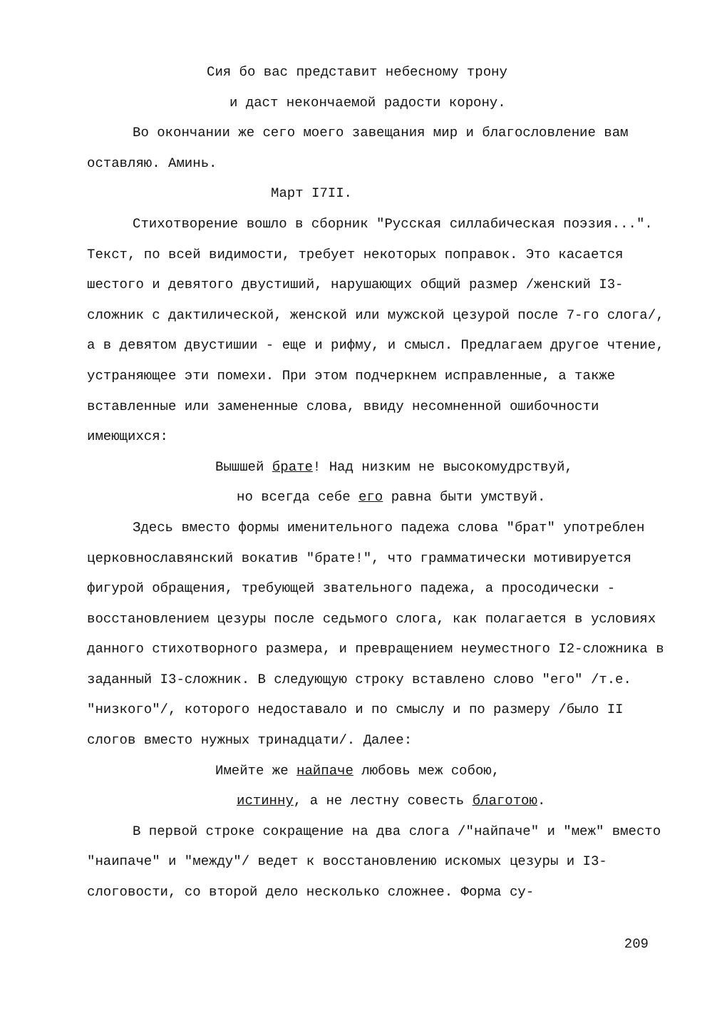Сия бо вас представит небесному трону
и даст некончаемой радости корону.
Во окончании же сего моего завещания мир и благословление вам оставляю. Аминь.
Март I7II.
Стихотворение вошло в сборник "Русская силлабическая поэзия...". Текст, по всей видимости, требует некоторых поправок. Это касается шестого и девятого двустиший, нарушающих общий размер /женский I3-сложник с дактилической, женской или мужской цезурой после 7-го слога/, а в девятом двустишии - еще и рифму, и смысл. Предлагаем другое чтение, устраняющее эти помехи. При этом подчеркнем исправленные, а также вставленные или замененные слова, ввиду несомненной ошибочности имеющихся:
Вышшей брате! Над низким не высокомудрствуй,
но всегда себе его равна быти умствуй.
Здесь вместо формы именительного падежа слова "брат" употреблен церковнославянский вокатив "брате!", что грамматически мотивируется фигурой обращения, требующей звательного падежа, а просодически - восстановлением цезуры после седьмого слога, как полагается в условиях данного стихотворного размера, и превращением неуместного I2-сложника в заданный I3-сложник. В следующую строку вставлено слово "его" /т.е. "низкого"/, которого недоставало и по смыслу и по размеру /было II слогов вместо нужных тринадцати/. Далее:
Имейте же найпаче любовь меж собою,
истинну, а не лестну совесть благотою.
В первой строке сокращение на два слога /"найпаче" и "меж" вместо "наипаче" и "между"/ ведет к восстановлению искомых цезуры и I3-слоговости, со второй дело несколько сложнее. Форма су-
209